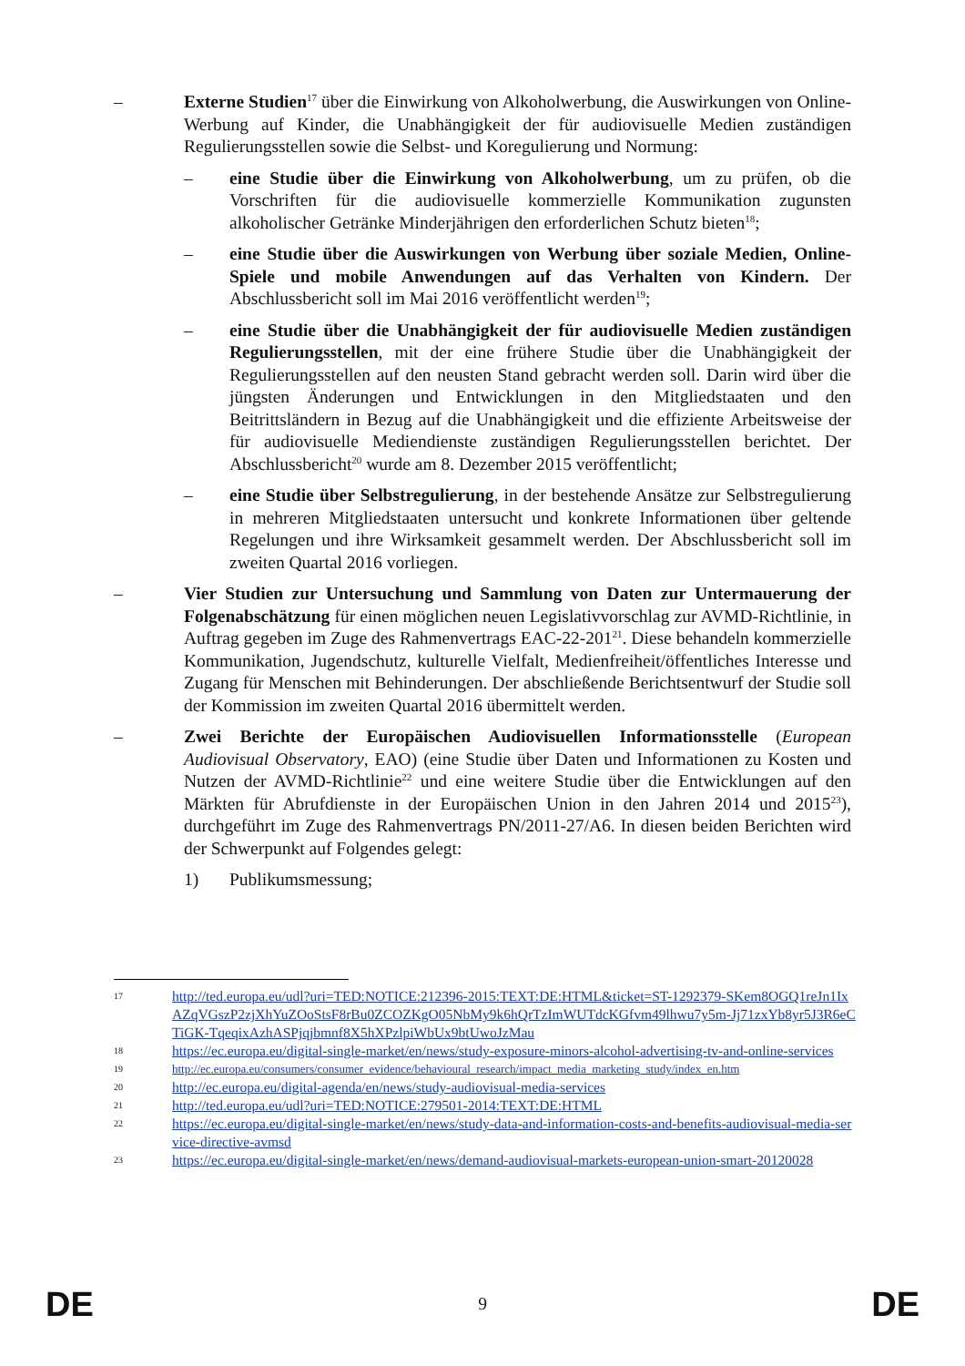– Externe Studien<sup>17</sup> über die Einwirkung von Alkoholwerbung, die Auswirkungen von Online-Werbung auf Kinder, die Unabhängigkeit der für audiovisuelle Medien zuständigen Regulierungsstellen sowie die Selbst- und Koregulierung und Normung:
– eine Studie über die Einwirkung von Alkoholwerbung, um zu prüfen, ob die Vorschriften für die audiovisuelle kommerzielle Kommunikation zugunsten alkoholischer Getränke Minderjährigen den erforderlichen Schutz bieten<sup>18</sup>;
– eine Studie über die Auswirkungen von Werbung über soziale Medien, Online-Spiele und mobile Anwendungen auf das Verhalten von Kindern. Der Abschlussbericht soll im Mai 2016 veröffentlicht werden<sup>19</sup>;
– eine Studie über die Unabhängigkeit der für audiovisuelle Medien zuständigen Regulierungsstellen, mit der eine frühere Studie über die Unabhängigkeit der Regulierungsstellen auf den neusten Stand gebracht werden soll. Darin wird über die jüngsten Änderungen und Entwicklungen in den Mitgliedstaaten und den Beitrittsländern in Bezug auf die Unabhängigkeit und die effiziente Arbeitsweise der für audiovisuelle Mediendienste zuständigen Regulierungsstellen berichtet. Der Abschlussbericht<sup>20</sup> wurde am 8. Dezember 2015 veröffentlicht;
– eine Studie über Selbstregulierung, in der bestehende Ansätze zur Selbstregulierung in mehreren Mitgliedstaaten untersucht und konkrete Informationen über geltende Regelungen und ihre Wirksamkeit gesammelt werden. Der Abschlussbericht soll im zweiten Quartal 2016 vorliegen.
– Vier Studien zur Untersuchung und Sammlung von Daten zur Untermauerung der Folgenabschätzung für einen möglichen neuen Legislativvorschlag zur AVMD-Richtlinie, in Auftrag gegeben im Zuge des Rahmenvertrags EAC-22-201<sup>21</sup>. Diese behandeln kommerzielle Kommunikation, Jugendschutz, kulturelle Vielfalt, Medienfreiheit/öffentliches Interesse und Zugang für Menschen mit Behinderungen. Der abschließende Berichtsentwurf der Studie soll der Kommission im zweiten Quartal 2016 übermittelt werden.
– Zwei Berichte der Europäischen Audiovisuellen Informationsstelle (European Audiovisual Observatory, EAO) (eine Studie über Daten und Informationen zu Kosten und Nutzen der AVMD-Richtlinie<sup>22</sup> und eine weitere Studie über die Entwicklungen auf den Märkten für Abrufdienste in der Europäischen Union in den Jahren 2014 und 2015<sup>23</sup>), durchgeführt im Zuge des Rahmenvertrags PN/2011-27/A6. In diesen beiden Berichten wird der Schwerpunkt auf Folgendes gelegt:
1) Publikumsmessung;
17 http://ted.europa.eu/udl?uri=TED:NOTICE:212396-2015:TEXT:DE:HTML&ticket=ST-1292379-SKem8OGQ1reJn1IxAZqVGszP2zjXhYuZOoStsF8rBu0ZCOZKgO05NbMy9k6hQrTzImWUTdcKGfvm49lhwu7y5m-Jj71zxYb8yr5J3R6eCTiGK-TqeqixAzhASPjqjbmnf8X5hXPzlpiWbUx9btUwoJzMau
18 https://ec.europa.eu/digital-single-market/en/news/study-exposure-minors-alcohol-advertising-tv-and-online-services
19 http://ec.europa.eu/consumers/consumer_evidence/behavioural_research/impact_media_marketing_study/index_en.htm
20 http://ec.europa.eu/digital-agenda/en/news/study-audiovisual-media-services
21 http://ted.europa.eu/udl?uri=TED:NOTICE:279501-2014:TEXT:DE:HTML
22 https://ec.europa.eu/digital-single-market/en/news/study-data-and-information-costs-and-benefits-audiovisual-media-service-directive-avmsd
23 https://ec.europa.eu/digital-single-market/en/news/demand-audiovisual-markets-european-union-smart-20120028
DE 9 DE